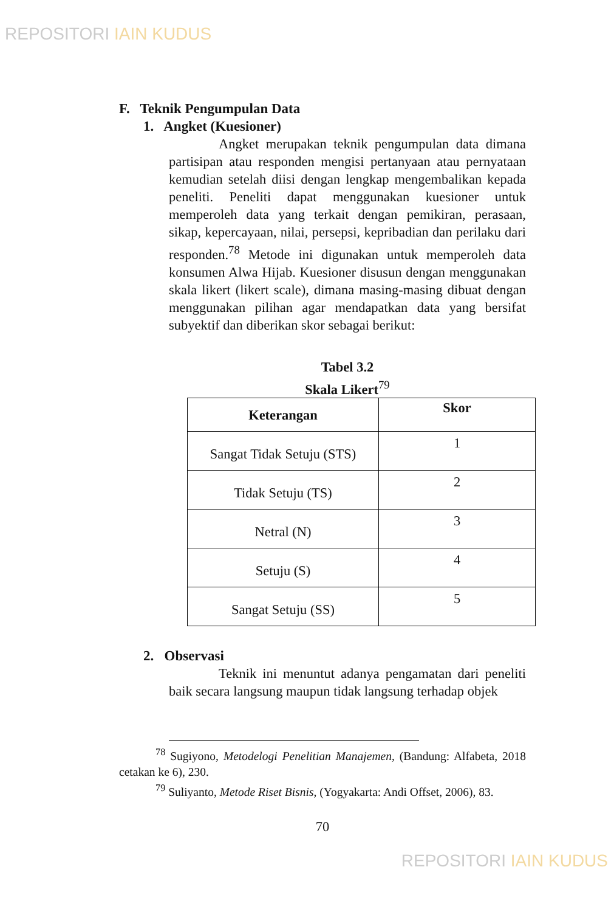REPOSITORI IAIN KUDUS
F. Teknik Pengumpulan Data
1. Angket (Kuesioner)
Angket merupakan teknik pengumpulan data dimana partisipan atau responden mengisi pertanyaan atau pernyataan kemudian setelah diisi dengan lengkap mengembalikan kepada peneliti. Peneliti dapat menggunakan kuesioner untuk memperoleh data yang terkait dengan pemikiran, perasaan, sikap, kepercayaan, nilai, persepsi, kepribadian dan perilaku dari responden.<sup>78</sup> Metode ini digunakan untuk memperoleh data konsumen Alwa Hijab. Kuesioner disusun dengan menggunakan skala likert (likert scale), dimana masing-masing dibuat dengan menggunakan pilihan agar mendapatkan data yang bersifat subyektif dan diberikan skor sebagai berikut:
Tabel 3.2
Skala Likert<sup>79</sup>
| Keterangan | Skor |
| --- | --- |
| Sangat Tidak Setuju (STS) | 1 |
| Tidak Setuju (TS) | 2 |
| Netral (N) | 3 |
| Setuju (S) | 4 |
| Sangat Setuju (SS) | 5 |
2. Observasi
Teknik ini menuntut adanya pengamatan dari peneliti baik secara langsung maupun tidak langsung terhadap objek
<sup>78</sup> Sugiyono, Metodelogi Penelitian Manajemen, (Bandung: Alfabeta, 2018 cetakan ke 6), 230.
<sup>79</sup> Suliyanto, Metode Riset Bisnis, (Yogyakarta: Andi Offset, 2006), 83.
70
REPOSITORI IAIN KUDUS